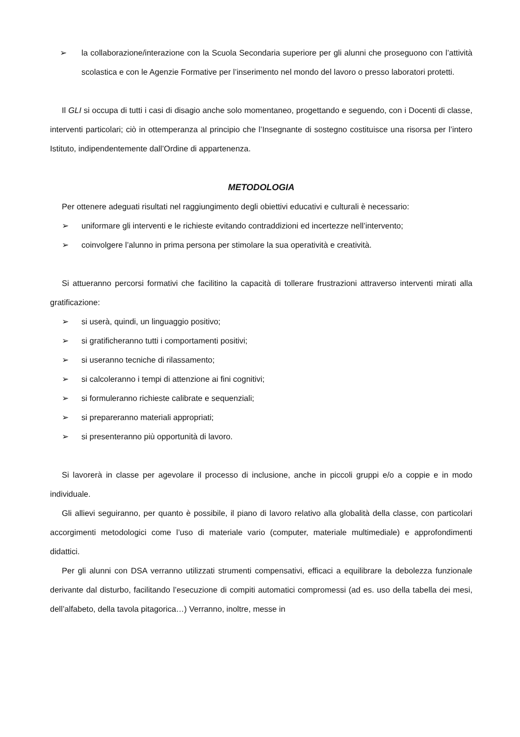➢ la collaborazione/interazione con la Scuola Secondaria superiore per gli alunni che proseguono con l’attività scolastica e con le Agenzie Formative per l’inserimento nel mondo del lavoro o presso laboratori protetti.
Il GLI si occupa di tutti i casi di disagio anche solo momentaneo, progettando e seguendo, con i Docenti di classe, interventi particolari; ciò in ottemperanza al principio che l’Insegnante di sostegno costituisce una risorsa per l’intero Istituto, indipendentemente dall’Ordine di appartenenza.
METODOLOGIA
Per ottenere adeguati risultati nel raggiungimento degli obiettivi educativi e culturali è necessario:
➢ uniformare gli interventi e le richieste evitando contraddizioni ed incertezze nell’intervento;
➢ coinvolgere l’alunno in prima persona per stimolare la sua operatività e creatività.
Si attueranno percorsi formativi che facilitino la capacità di tollerare frustrazioni attraverso interventi mirati alla gratificazione:
➢ si userà, quindi, un linguaggio positivo;
➢ si gratificheranno tutti i comportamenti positivi;
➢ si useranno tecniche di rilassamento;
➢ si calcoleranno i tempi di attenzione ai fini cognitivi;
➢ si formuleranno richieste calibrate e sequenziali;
➢ si prepareranno materiali appropriati;
➢ si presenteranno più opportunità di lavoro.
Si lavorerà in classe per agevolare il processo di inclusione, anche in piccoli gruppi e/o a coppie e in modo individuale.
Gli allievi seguiranno, per quanto è possibile, il piano di lavoro relativo alla globalità della classe, con particolari accorgimenti metodologici come l’uso di materiale vario (computer, materiale multimediale) e approfondimenti didattici.
Per gli alunni con DSA verranno utilizzati strumenti compensativi, efficaci a equilibrare la debolezza funzionale derivante dal disturbo, facilitando l’esecuzione di compiti automatici compromessi (ad es. uso della tabella dei mesi, dell’alfabeto, della tavola pitagorica…) Verranno, inoltre, messe in